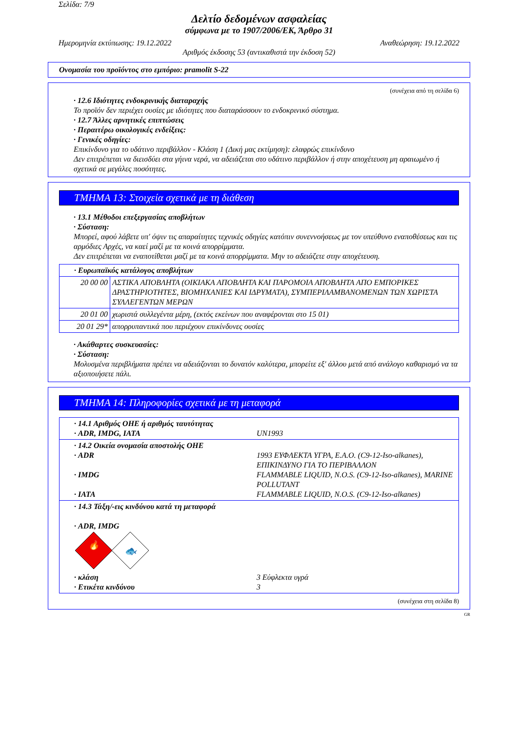Σελίδα: 7/9
Δελτίο δεδομένων ασφαλείας
σύμφωνα με το 1907/2006/ΕΚ, Άρθρο 31
Ημερομηνία εκτύπωσης: 19.12.2022 Αναθεώρηση: 19.12.2022
Αριθμός έκδοσης 53 (αντικαθιστά την έκδοση 52)
Ονομασία του προϊόντος στο εμπόριο: pramolit S-22
(συνέχεια από τη σελίδα 6)
· 12.6 Ιδιότητες ενδοκρινικής διαταραχής
Το προϊόν δεν περιέχει ουσίες με ιδιότητες που διαταράσσουν το ενδοκρινικό σύστημα.
· 12.7 Άλλες αρνητικές επιπτώσεις
· Περαιτέρω οικολογικές ενδείξεις:
· Γενικές οδηγίες:
Επικίνδυνο για το υδάτινο περιβάλλον - Κλάση 1 (Δική μας εκτίμηση): ελαφρώς επικίνδυνο
Δεν επιτρέπεται να διεισδύει στα γήινα νερά, να αδειάζεται στο υδάτινο περιβάλλον ή στην αποχέτευση μη αραιωμένο ή σχετικά σε μεγάλες ποσότητες.
ΤΜΗΜΑ 13: Στοιχεία σχετικά με τη διάθεση
· 13.1 Μέθοδοι επεξεργασίας αποβλήτων
· Σύσταση:
Μπορεί, αφού λάβετε υπ' όψιν τις απαραίτητες τεχνικές οδηγίες κατόπιν συνεννοήσεως με τον υπεύθυνο εναποθέσεως και τις αρμόδιες Αρχές, να καεί μαζί με τα κοινά απορρίμματα.
Δεν επιτρέπεται να εναποτίθεται μαζί με τα κοινά απορρίμματα. Μην το αδειάζετε στην αποχέτευση.
| · Ευρωπαϊκός κατάλογος αποβλήτων | |
| 20 00 00 | ΑΣΤΙΚΑ ΑΠΟΒΛΗΤΑ (ΟΙΚΙΑΚΑ ΑΠΟΒΛΗΤΑ ΚΑΙ ΠΑΡΟΜΟΙΑ ΑΠΟΒΛΗΤΑ ΑΠΟ ΕΜΠΟΡΙΚΕΣ ΔΡΑΣΤΗΡΙΟΤΗΤΕΣ, ΒΙΟΜΗΧΑΝΙΕΣ ΚΑΙ ΙΔΡΥΜΑΤΑ), ΣΥΜΠΕΡΙΛΑΜΒΑΝΟΜΕΝΩΝ ΤΩΝ ΧΩΡΙΣΤΑ ΣΥΛΛΕΓΕΝΤΩΝ ΜΕΡΩΝ |
| 20 01 00 | χωριστά συλλεγέντα μέρη, (εκτός εκείνων που αναφέρονται στο 15 01) |
| 20 01 29* | απορρυπαντικά που περιέχουν επικίνδυνες ουσίες |
· Ακάθαρτες συσκευασίες:
· Σύσταση:
Μολυσμένα περιβλήματα πρέπει να αδειάζονται το δυνατόν καλύτερα, μπορείτε εξ' άλλου μετά από ανάλογο καθαρισμό να τα αξιοποιήσετε πάλι.
ΤΜΗΜΑ 14: Πληροφορίες σχετικά με τη μεταφορά
| · 14.1 Αριθμός ΟΗΕ ή αριθμός ταυτότητας · ADR, IMDG, IATA | UN1993 |
| · 14.2 Οικεία ονομασία αποστολής ΟΗΕ · ADR · IMDG · IATA | 1993 ΕΥΦΛΕΚΤΑ ΥΓΡΑ, Ε.Α.Ο. (C9-12-Iso-alkanes), ΕΠΙΚΙΝΔΥΝΟ ΓΙΑ ΤΟ ΠΕΡΙΒΑΛΛΟΝ FLAMMABLE LIQUID, N.O.S. (C9-12-Iso-alkanes), MARINE POLLUTANT FLAMMABLE LIQUID, N.O.S. (C9-12-Iso-alkanes) |
| · 14.3 Τάξη/-εις κινδύνου κατά τη μεταφορά · ADR, IMDG 🔥 🐟 · κλάση · Ετικέτα κινδύνου | 3 Εύφλεκτα υγρά 3 |
(συνέχεια στη σελίδα 8)
GR